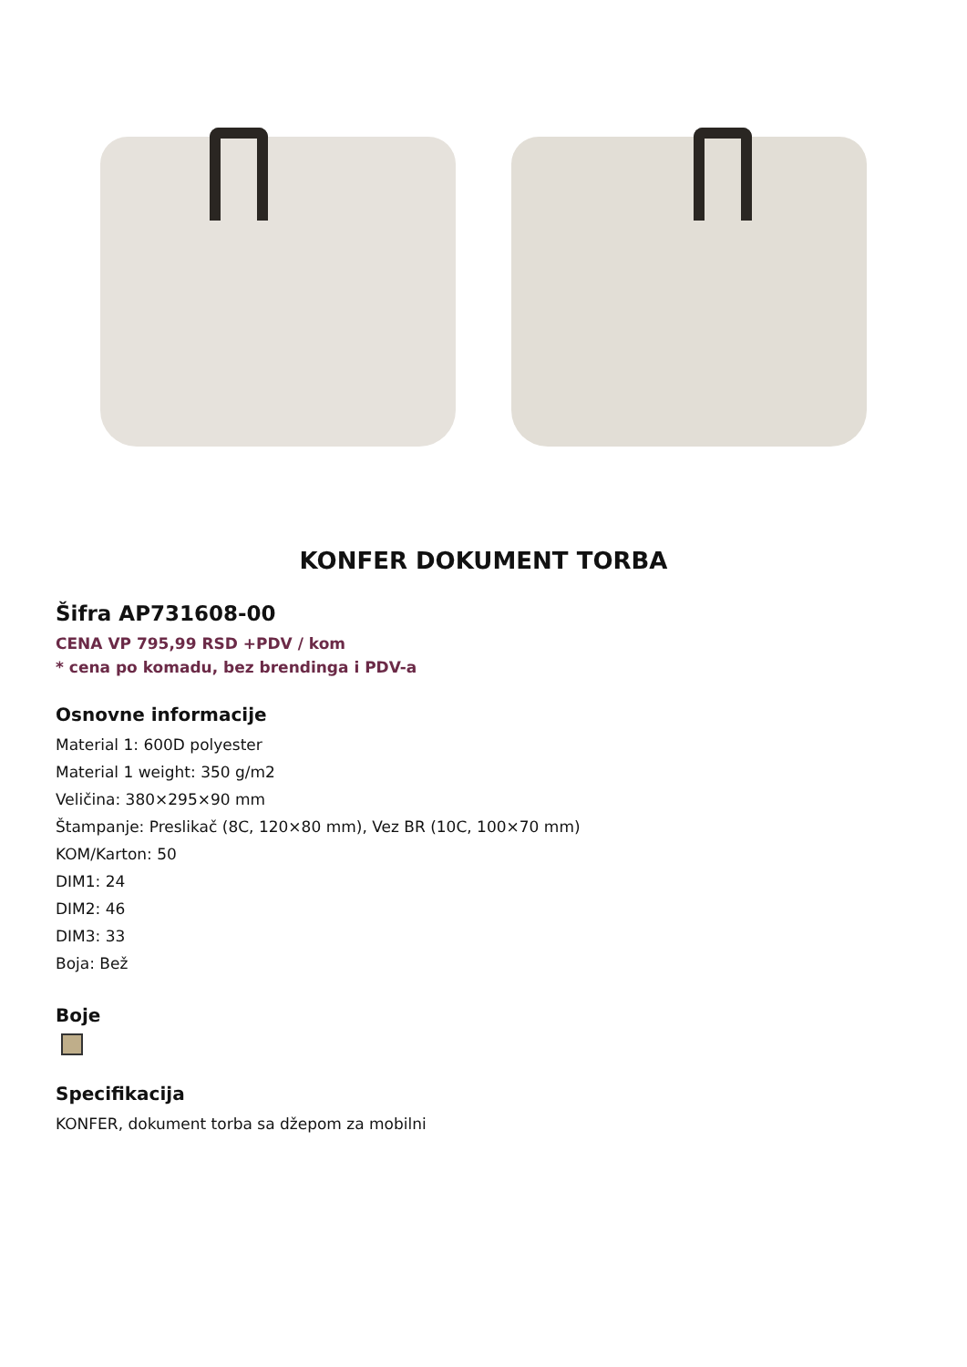KONFER DOKUMENT TORBA
Šifra AP731608-00
CENA VP 795,99 RSD +PDV / kom
* cena po komadu, bez brendinga i PDV-a
Osnovne informacije
Material 1: 600D polyester
Material 1 weight: 350 g/m2
Veličina: 380×295×90 mm
Štampanje: Preslikač (8C, 120×80 mm), Vez BR (10C, 100×70 mm)
KOM/Karton: 50
DIM1: 24
DIM2: 46
DIM3: 33
Boja: Bež
Boje
Specifikacija
KONFER, dokument torba sa džepom za mobilni